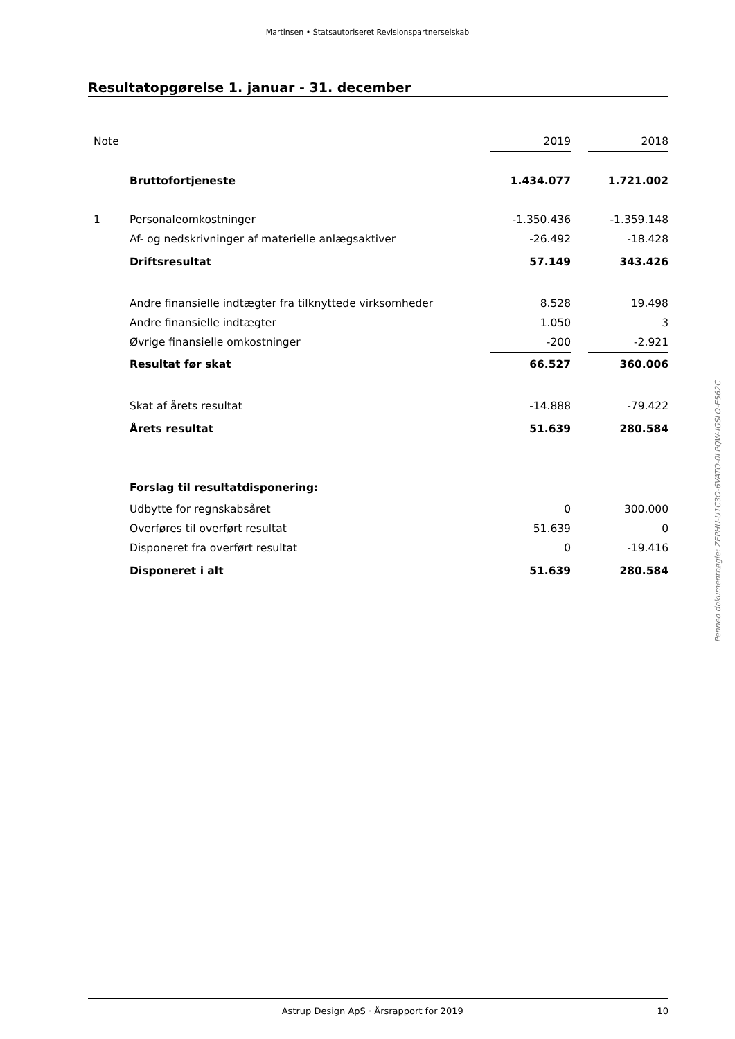Martinsen • Statsautoriseret Revisionspartnerselskab
Resultatopgørelse 1. januar - 31. december
| Note | | 2019 | | 2018 |
| --- | --- | --- | --- | --- |
| | Bruttofortjeneste | 1.434.077 | | 1.721.002 |
| 1 | Personaleomkostninger | -1.350.436 | | -1.359.148 |
| | Af- og nedskrivninger af materielle anlægsaktiver | -26.492 | | -18.428 |
| | Driftsresultat | 57.149 | | 343.426 |
| | Andre finansielle indtægter fra tilknyttede virksomheder | 8.528 | | 19.498 |
| | Andre finansielle indtægter | 1.050 | | 3 |
| | Øvrige finansielle omkostninger | -200 | | -2.921 |
| | Resultat før skat | 66.527 | | 360.006 |
| | Skat af årets resultat | -14.888 | | -79.422 |
| | Årets resultat | 51.639 | | 280.584 |
| | Forslag til resultatdisponering: | | | |
| | Udbytte for regnskabsåret | 0 | | 300.000 |
| | Overføres til overført resultat | 51.639 | | 0 |
| | Disponeret fra overført resultat | 0 | | -19.416 |
| | Disponeret i alt | 51.639 | | 280.584 |
Penneo dokumentnøgle: ZEPHU-U1C3O-6VATO-0LPQW-IGSLO-E562C
Astrup Design ApS · Årsrapport for 2019 10